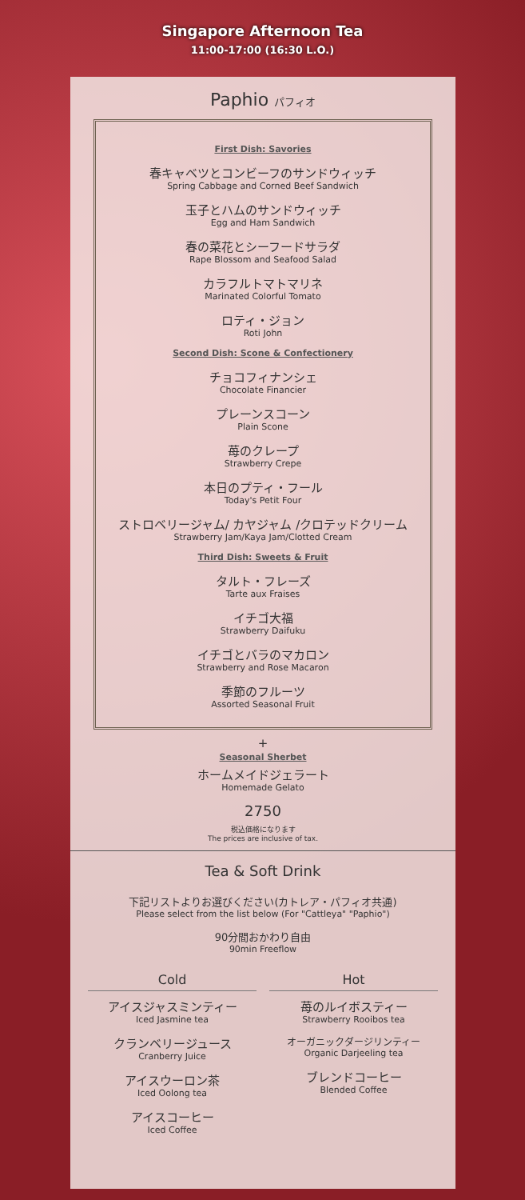Singapore Afternoon Tea
11:00-17:00 (16:30 L.O.)
Paphio パフィオ
First Dish: Savories
春キャベツとコンビーフのサンドウィッチ
Spring Cabbage and Corned Beef Sandwich
玉子とハムのサンドウィッチ
Egg and Ham Sandwich
春の菜花とシーフードサラダ
Rape Blossom and Seafood Salad
カラフルトマトマリネ
Marinated Colorful Tomato
ロティ・ジョン
Roti John
Second Dish: Scone & Confectionery
チョコフィナンシェ
Chocolate Financier
プレーンスコーン
Plain Scone
苺のクレープ
Strawberry Crepe
本日のプティ・フール
Today's Petit Four
ストロベリージャム/ カヤジャム /クロテッドクリーム
Strawberry Jam/Kaya Jam/Clotted Cream
Third Dish: Sweets & Fruit
タルト・フレーズ
Tarte aux Fraises
イチゴ大福
Strawberry Daifuku
イチゴとバラのマカロン
Strawberry and Rose Macaron
季節のフルーツ
Assorted Seasonal Fruit
+
Seasonal Sherbet
ホームメイドジェラート
Homemade Gelato
2750
税込価格になります
The prices are inclusive of tax.
Tea & Soft Drink
下記リストよりお選びください(カトレア・パフィオ共通)
Please select from the list below (For "Cattleya" "Paphio")
90分間おかわり自由
90min Freeflow
Cold
アイスジャスミンティー
Iced Jasmine tea
クランベリージュース
Cranberry Juice
アイスウーロン茶
Iced Oolong tea
アイスコーヒー
Iced Coffee
Hot
苺のルイボスティー
Strawberry Rooibos tea
オーガニックダージリンティー
Organic Darjeeling tea
ブレンドコーヒー
Blended Coffee